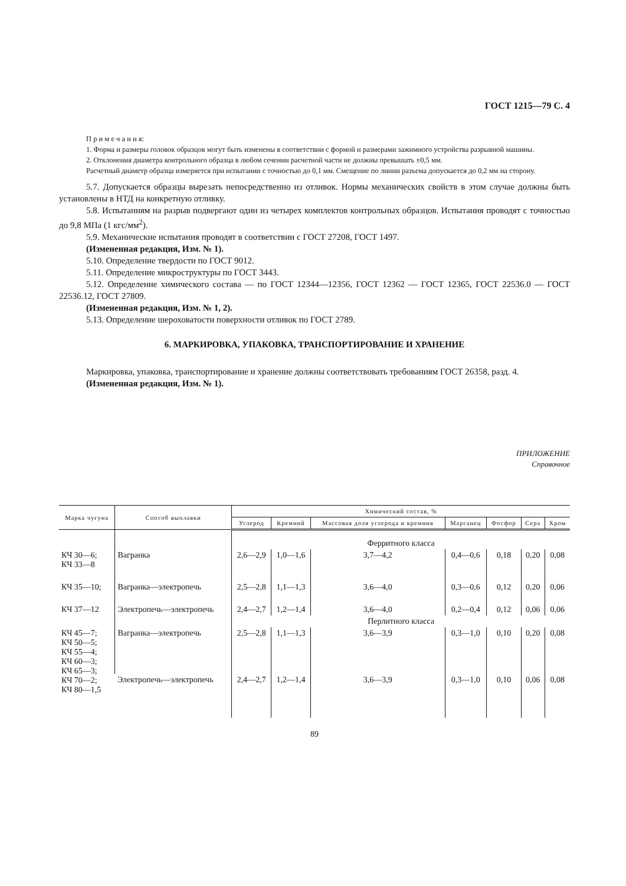ГОСТ 1215—79 С. 4
П р и м е ч а н и я:
1. Форма и размеры головок образцов могут быть изменены в соответствии с формой и размерами зажимного устройства разрывной машины.
2. Отклонения диаметра контрольного образца в любом сечении расчетной части не должны превышать ±0,5 мм.
Расчетный диаметр образца измеряется при испытании с точностью до 0,1 мм. Смещение по линии разъема допускается до 0,2 мм на сторону.
5.7. Допускается образцы вырезать непосредственно из отливок. Нормы механических свойств в этом случае должны быть установлены в НТД на конкретную отливку.
5.8. Испытаниям на разрыв подвергают один из четырех комплектов контрольных образцов. Испытания проводят с точностью до 9,8 МПа (1 кгс/мм<sup>2</sup>).
5.9. Механические испытания проводят в соответствии с ГОСТ 27208, ГОСТ 1497.
(Измененная редакция, Изм. № 1).
5.10. Определение твердости по ГОСТ 9012.
5.11. Определение микроструктуры по ГОСТ 3443.
5.12. Определение химического состава — по ГОСТ 12344—12356, ГОСТ 12362 — ГОСТ 12365, ГОСТ 22536.0 — ГОСТ 22536.12, ГОСТ 27809.
(Измененная редакция, Изм. № 1, 2).
5.13. Определение шероховатости поверхности отливок по ГОСТ 2789.
6. МАРКИРОВКА, УПАКОВКА, ТРАНСПОРТИРОВАНИЕ И ХРАНЕНИЕ
Маркировка, упаковка, транспортирование и хранение должны соответствовать требованиям ГОСТ 26358, разд. 4.
(Измененная редакция, Изм. № 1).
ПРИЛОЖЕНИЕ
Справочное
| Марка чугуна | Способ выплавки | Химический состав, % | | | | | | |
| --- | --- | --- | --- | --- | --- | --- | --- | --- |
| | | Углерод | Кремний | Массовая доля углерода и кремния | Марганец | Фосфор | Сера | Хром |
| | | Ферритного класса | | | | | | |
| КЧ 30—6; КЧ 33—8 | Вагранка | 2,6—2,9 | 1,0—1,6 | 3,7—4,2 | 0,4—0,6 | 0,18 | 0,20 | 0,08 |
| КЧ 35—10; | Вагранка—электропечь | 2,5—2,8 | 1,1—1,3 | 3,6—4,0 | 0,3—0,6 | 0,12 | 0,20 | 0,06 |
| КЧ 37—12 | Электропечь—электропечь | 2,4—2,7 | 1,2—1,4 | 3,6—4,0 | 0,2—0,4 | 0,12 | 0,06 | 0,06 |
| | | Перлитного класса | | | | | | |
| КЧ 45—7; КЧ 50—5; КЧ 55—4; КЧ 60—3; КЧ 65—3; КЧ 70—2; КЧ 80—1,5 | Вагранка—электропечь | 2,5—2,8 | 1,1—1,3 | 3,6—3,9 | 0,3—1,0 | 0,10 | 0,20 | 0,08 |
| | Электропечь—электропечь | 2,4—2,7 | 1,2—1,4 | 3,6—3,9 | 0,3—1,0 | 0,10 | 0,06 | 0,08 |
89